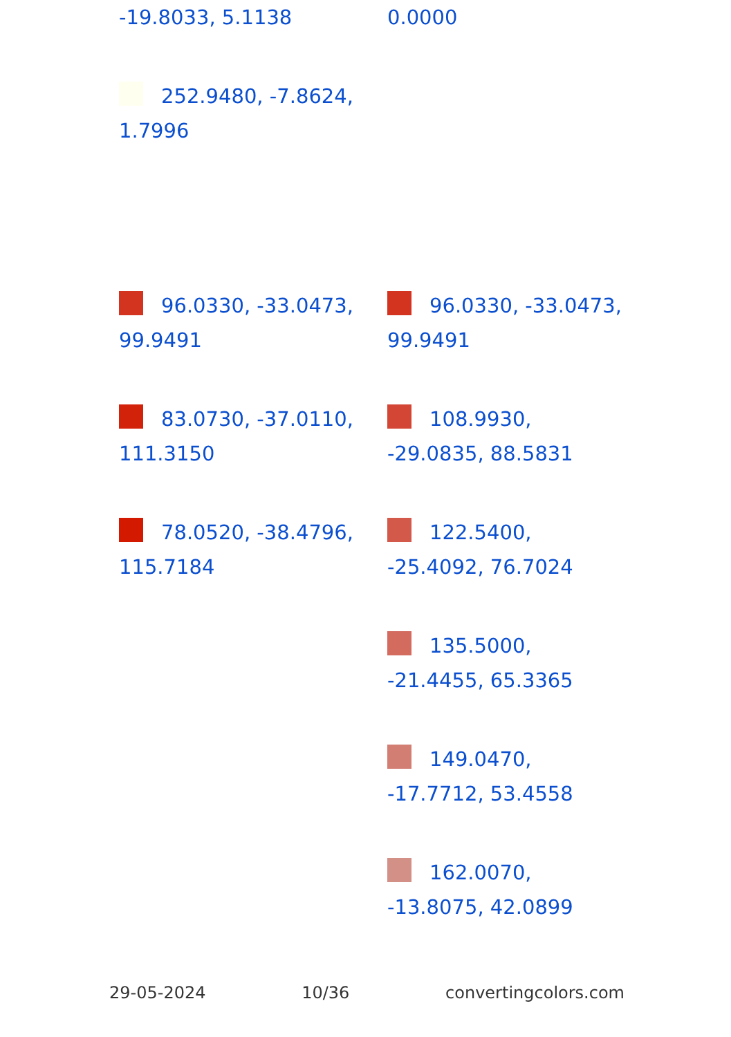-19.8033, 5.1138
252.9480, -7.8624, 1.7996
96.0330, -33.0473, 99.9491
83.0730, -37.0110, 111.3150
78.0520, -38.4796, 115.7184
0.0000
96.0330, -33.0473, 99.9491
108.9930, -29.0835, 88.5831
122.5400, -25.4092, 76.7024
135.5000, -21.4455, 65.3365
149.0470, -17.7712, 53.4558
162.0070, -13.8075, 42.0899
29-05-2024 10/36 convertingcolors.com